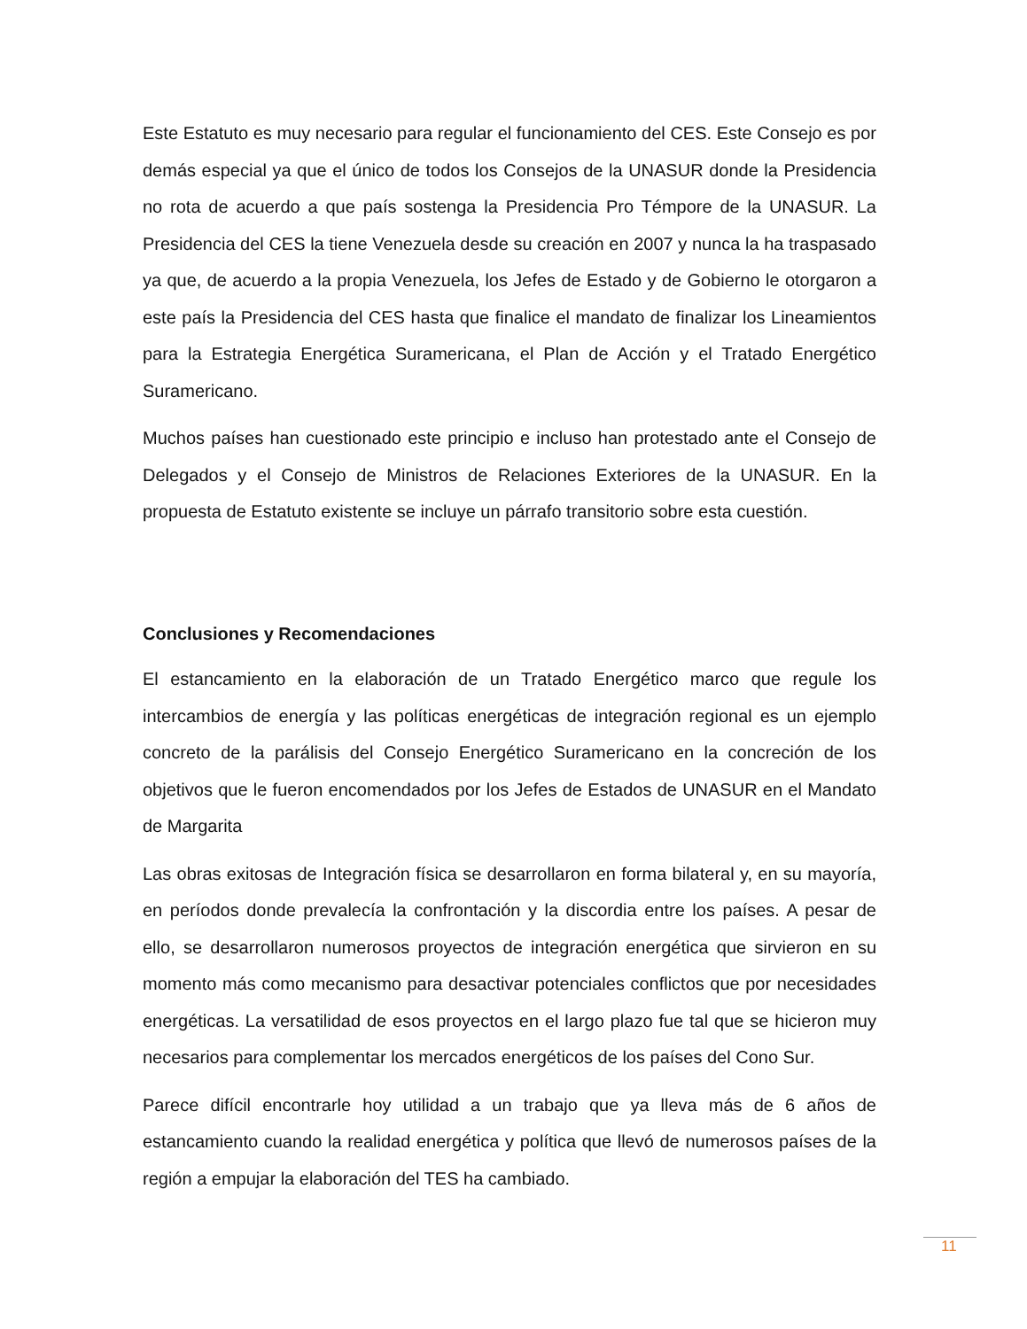Este Estatuto es muy necesario para regular el funcionamiento del CES. Este Consejo es por demás especial ya que el único de todos los Consejos de la UNASUR donde la Presidencia no rota de acuerdo a que país sostenga la Presidencia Pro Témpore de la UNASUR. La Presidencia del CES la tiene Venezuela desde su creación en 2007 y nunca la ha traspasado ya que, de acuerdo a la propia Venezuela, los Jefes de Estado y de Gobierno le otorgaron a este país la Presidencia del CES hasta que finalice el mandato de finalizar los Lineamientos para la Estrategia Energética Suramericana, el Plan de Acción y el Tratado Energético Suramericano.
Muchos países han cuestionado este principio e incluso han protestado ante el Consejo de Delegados y el Consejo de Ministros de Relaciones Exteriores de la UNASUR. En la propuesta de Estatuto existente se incluye un párrafo transitorio sobre esta cuestión.
Conclusiones y Recomendaciones
El estancamiento en la elaboración de un Tratado Energético marco que regule los intercambios de energía y las políticas energéticas de integración regional es un ejemplo concreto de la parálisis del Consejo Energético Suramericano en la concreción de los objetivos que le fueron encomendados por los Jefes de Estados de UNASUR en el Mandato de Margarita
Las obras exitosas de Integración física se desarrollaron en forma bilateral y, en su mayoría, en períodos donde prevalecía la confrontación y la discordia entre los países. A pesar de ello, se desarrollaron numerosos proyectos de integración energética que sirvieron en su momento más como mecanismo para desactivar potenciales conflictos que por necesidades energéticas. La versatilidad de esos proyectos en el largo plazo fue tal que se hicieron muy necesarios para complementar los mercados energéticos de los países del Cono Sur.
Parece difícil encontrarle hoy utilidad a un trabajo que ya lleva más de 6 años de estancamiento cuando la realidad energética y política que llevó de numerosos países de la región a empujar la elaboración del TES ha cambiado.
11